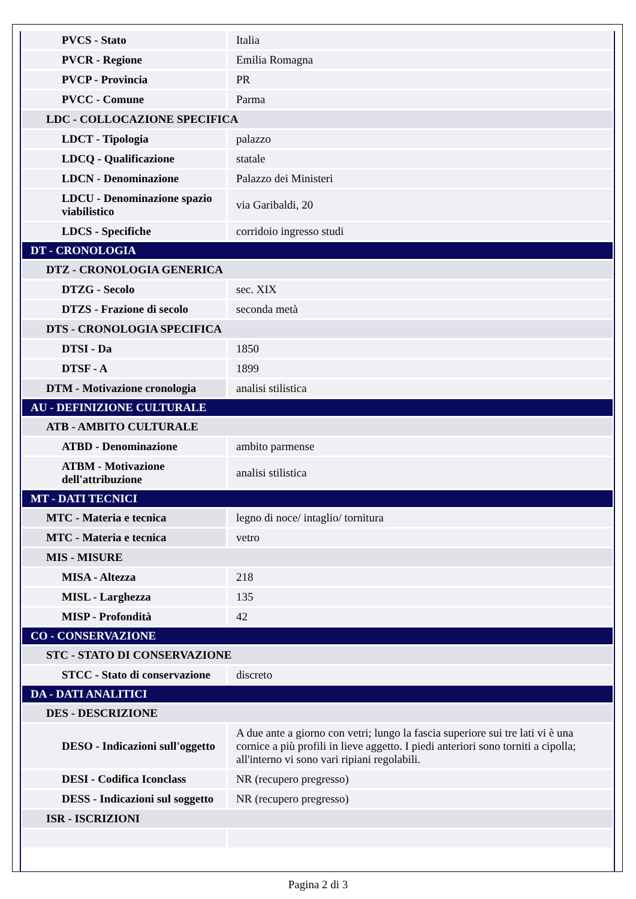| PVCS - Stato | Italia |
| PVCR - Regione | Emilia Romagna |
| PVCP - Provincia | PR |
| PVCC - Comune | Parma |
| LDC - COLLOCAZIONE SPECIFICA | |
| LDCT - Tipologia | palazzo |
| LDCQ - Qualificazione | statale |
| LDCN - Denominazione | Palazzo dei Ministeri |
| LDCU - Denominazione spazio viabilistico | via Garibaldi, 20 |
| LDCS - Specifiche | corridoio ingresso studi |
| DT - CRONOLOGIA | |
| DTZ - CRONOLOGIA GENERICA | |
| DTZG - Secolo | sec. XIX |
| DTZS - Frazione di secolo | seconda metà |
| DTS - CRONOLOGIA SPECIFICA | |
| DTSI - Da | 1850 |
| DTSF - A | 1899 |
| DTM - Motivazione cronologia | analisi stilistica |
| AU - DEFINIZIONE CULTURALE | |
| ATB - AMBITO CULTURALE | |
| ATBD - Denominazione | ambito parmense |
| ATBM - Motivazione dell'attribuzione | analisi stilistica |
| MT - DATI TECNICI | |
| MTC - Materia e tecnica | legno di noce/ intaglio/ tornitura |
| MTC - Materia e tecnica | vetro |
| MIS - MISURE | |
| MISA - Altezza | 218 |
| MISL - Larghezza | 135 |
| MISP - Profondità | 42 |
| CO - CONSERVAZIONE | |
| STC - STATO DI CONSERVAZIONE | |
| STCC - Stato di conservazione | discreto |
| DA - DATI ANALITICI | |
| DES - DESCRIZIONE | |
| DESO - Indicazioni sull'oggetto | A due ante a giorno con vetri; lungo la fascia superiore sui tre lati vi è una cornice a più profili in lieve aggetto. I piedi anteriori sono torniti a cipolla; all'interno vi sono vari ripiani regolabili. |
| DESI - Codifica Iconclass | NR (recupero pregresso) |
| DESS - Indicazioni sul soggetto | NR (recupero pregresso) |
| ISR - ISCRIZIONI | |
Pagina 2 di 3